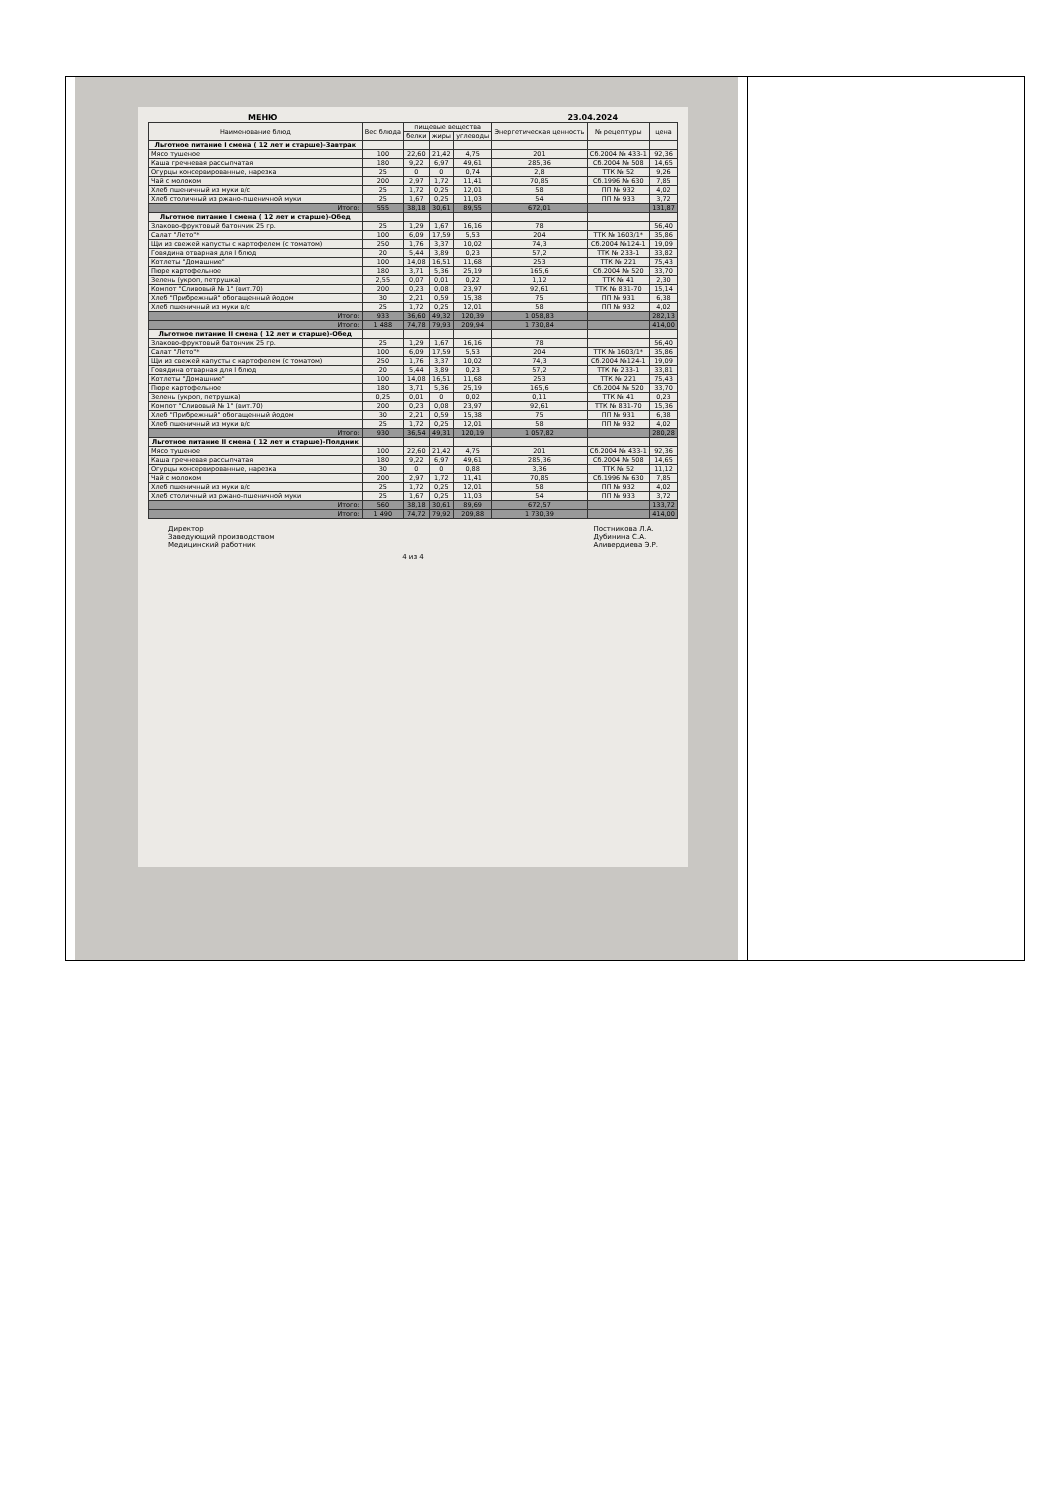МЕНЮ 23.04.2024
| Наименование блюд | Вес блюда | пищевые вещества | | | Энергетическая ценность | № рецептуры | цена |
| --- | --- | --- | --- | --- | --- | --- | --- |
| | | белки | жиры | углеводы | | | |
| Льготное питание I смена ( 12 лет и старше)-Завтрак | | | | | | | |
| Мясо тушеное | 100 | 22,60 | 21,42 | 4,75 | 201 | Сб.2004 № 433-1 | 92,36 |
| Каша гречневая рассыпчатая | 180 | 9,22 | 6,97 | 49,61 | 285,36 | Сб.2004 № 508 | 14,65 |
| Огурцы консервированные, нарезка | 25 | 0 | 0 | 0,74 | 2,8 | ТТК № 52 | 9,26 |
| Чай с молоком | 200 | 2,97 | 1,72 | 11,41 | 70,85 | Сб.1996 № 630 | 7,85 |
| Хлеб пшеничный из муки в/с | 25 | 1,72 | 0,25 | 12,01 | 58 | ПП № 932 | 4,02 |
| Хлеб столичный из ржано-пшеничной муки | 25 | 1,67 | 0,25 | 11,03 | 54 | ПП № 933 | 3,72 |
| Итого: | 555 | 38,18 | 30,61 | 89,55 | 672,01 | | 131,87 |
| Льготное питание I смена ( 12 лет и старше)-Обед | | | | | | | |
| Злаково-фруктовый батончик 25 гр. | 25 | 1,29 | 1,67 | 16,16 | 78 | | 56,40 |
| Салат "Лето"* | 100 | 6,09 | 17,59 | 5,53 | 204 | ТТК № 1603/1* | 35,86 |
| Щи из свежей капусты с картофелем (с томатом) | 250 | 1,76 | 3,37 | 10,02 | 74,3 | Сб.2004 №124-1 | 19,09 |
| Говядина отварная для I блюд | 20 | 5,44 | 3,89 | 0,23 | 57,2 | ТТК № 233-1 | 33,82 |
| Котлеты "Домашние" | 100 | 14,08 | 16,51 | 11,68 | 253 | ТТК № 221 | 75,43 |
| Пюре картофельное | 180 | 3,71 | 5,36 | 25,19 | 165,6 | Сб.2004 № 520 | 33,70 |
| Зелень (укроп, петрушка) | 2,55 | 0,07 | 0,01 | 0,22 | 1,12 | ТТК № 41 | 2,30 |
| Компот "Сливовый № 1" (вит.70) | 200 | 0,23 | 0,08 | 23,97 | 92,61 | ТТК № 831-70 | 15,14 |
| Хлеб "Прибрежный" обогащенный йодом | 30 | 2,21 | 0,59 | 15,38 | 75 | ПП № 931 | 6,38 |
| Хлеб пшеничный из муки в/с | 25 | 1,72 | 0,25 | 12,01 | 58 | ПП № 932 | 4,02 |
| Итого: | 933 | 36,60 | 49,32 | 120,39 | 1 058,83 | | 282,13 |
| Итого: | 1 488 | 74,78 | 79,93 | 209,94 | 1 730,84 | | 414,00 |
| Льготное питание II смена ( 12 лет и старше)-Обед | | | | | | | |
| Злаково-фруктовый батончик 25 гр. | 25 | 1,29 | 1,67 | 16,16 | 78 | | 56,40 |
| Салат "Лето"* | 100 | 6,09 | 17,59 | 5,53 | 204 | ТТК № 1603/1* | 35,86 |
| Щи из свежей капусты с картофелем (с томатом) | 250 | 1,76 | 3,37 | 10,02 | 74,3 | Сб.2004 №124-1 | 19,09 |
| Говядина отварная для I блюд | 20 | 5,44 | 3,89 | 0,23 | 57,2 | ТТК № 233-1 | 33,81 |
| Котлеты "Домашние" | 100 | 14,08 | 16,51 | 11,68 | 253 | ТТК № 221 | 75,43 |
| Пюре картофельное | 180 | 3,71 | 5,36 | 25,19 | 165,6 | Сб.2004 № 520 | 33,70 |
| Зелень (укроп, петрушка) | 0,25 | 0,01 | 0 | 0,02 | 0,11 | ТТК № 41 | 0,23 |
| Компот "Сливовый № 1" (вит.70) | 200 | 0,23 | 0,08 | 23,97 | 92,61 | ТТК № 831-70 | 15,36 |
| Хлеб "Прибрежный" обогащенный йодом | 30 | 2,21 | 0,59 | 15,38 | 75 | ПП № 931 | 6,38 |
| Хлеб пшеничный из муки в/с | 25 | 1,72 | 0,25 | 12,01 | 58 | ПП № 932 | 4,02 |
| Итого: | 930 | 36,54 | 49,31 | 120,19 | 1 057,82 | | 280,28 |
| Льготное питание II смена ( 12 лет и старше)-Полдник | | | | | | | |
| Мясо тушеное | 100 | 22,60 | 21,42 | 4,75 | 201 | Сб.2004 № 433-1 | 92,36 |
| Каша гречневая рассыпчатая | 180 | 9,22 | 6,97 | 49,61 | 285,36 | Сб.2004 № 508 | 14,65 |
| Огурцы консервированные, нарезка | 30 | 0 | 0 | 0,88 | 3,36 | ТТК № 52 | 11,12 |
| Чай с молоком | 200 | 2,97 | 1,72 | 11,41 | 70,85 | Сб.1996 № 630 | 7,85 |
| Хлеб пшеничный из муки в/с | 25 | 1,72 | 0,25 | 12,01 | 58 | ПП № 932 | 4,02 |
| Хлеб столичный из ржано-пшеничной муки | 25 | 1,67 | 0,25 | 11,03 | 54 | ПП № 933 | 3,72 |
| Итого: | 560 | 38,18 | 30,61 | 89,69 | 672,57 | | 133,72 |
| Итого: | 1 490 | 74,72 | 79,92 | 209,88 | 1 730,39 | | 414,00 |
Директор
Заведующий производством
Медицинский работник
Постникова Л.А.
Дубинина С.А.
Аливердиева Э.Р.
4 из 4